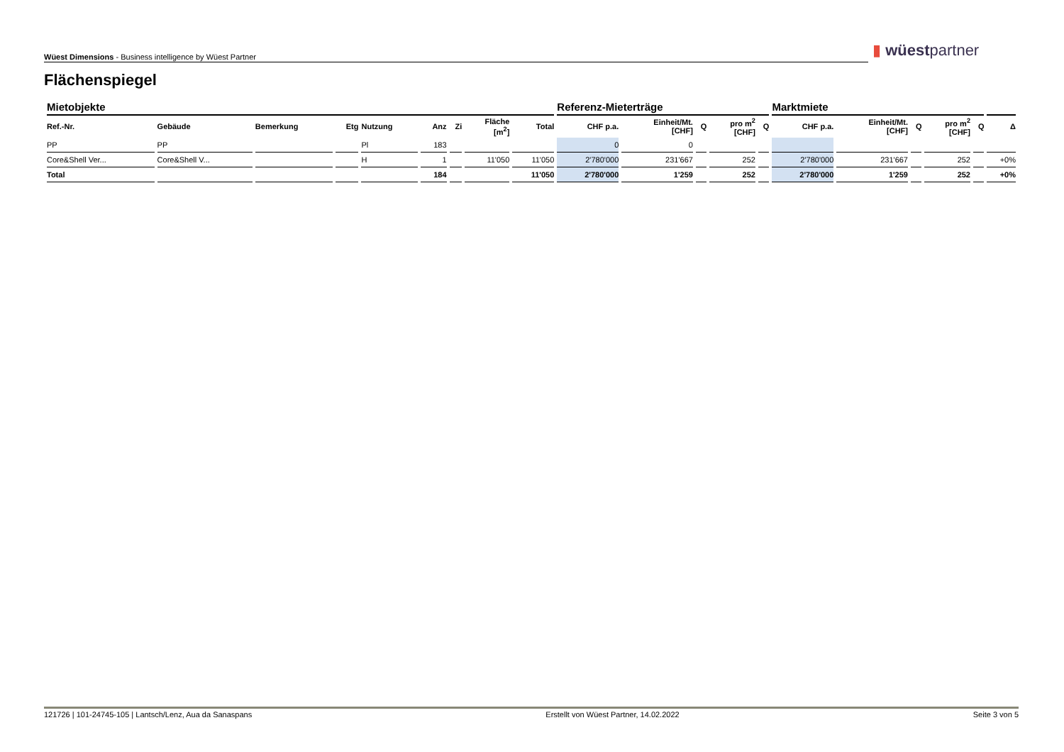Wüest Dimensions - Business intelligence by Wüest Partner ▮ wüestpartner
Flächenspiegel
| Mietobjekte | | | | | | | | | Referenz-Mieterträge | | | | | Marktmiete | | | | | |
| --- | --- | --- | --- | --- | --- | --- | --- | --- | --- | --- | --- | --- | --- | --- | --- | --- | --- | --- | --- |
| Ref.-Nr. | Gebäude | Bemerkung | Etg | Nutzung | Anz | Zi | Fläche [m<sup>2</sup>] | Total | CHF p.a. | Einheit/Mt. [CHF] | Q | pro m<sup>2</sup> [CHF] | Q | CHF p.a. | Einheit/Mt. [CHF] | Q | pro m<sup>2</sup> [CHF] | Q | Δ |
| PP | PP | | | Pl | 183 | | | | 0 | 0 | | | | | | | | | |
| Core&Shell Ver... | Core&Shell V... | | | H | 1 | | 11'050 | 11'050 | 2'780'000 | 231'667 | | 252 | | 2'780'000 | 231'667 | | 252 | | +0% |
| Total | | | | | 184 | | | 11'050 | 2'780'000 | 1'259 | | 252 | | 2'780'000 | 1'259 | | 252 | | +0% |
121726 | 101-24745-105 | Lantsch/Lenz, Aua da Sanaspans Erstellt von Wüest Partner, 14.02.2022 Seite 3 von 5